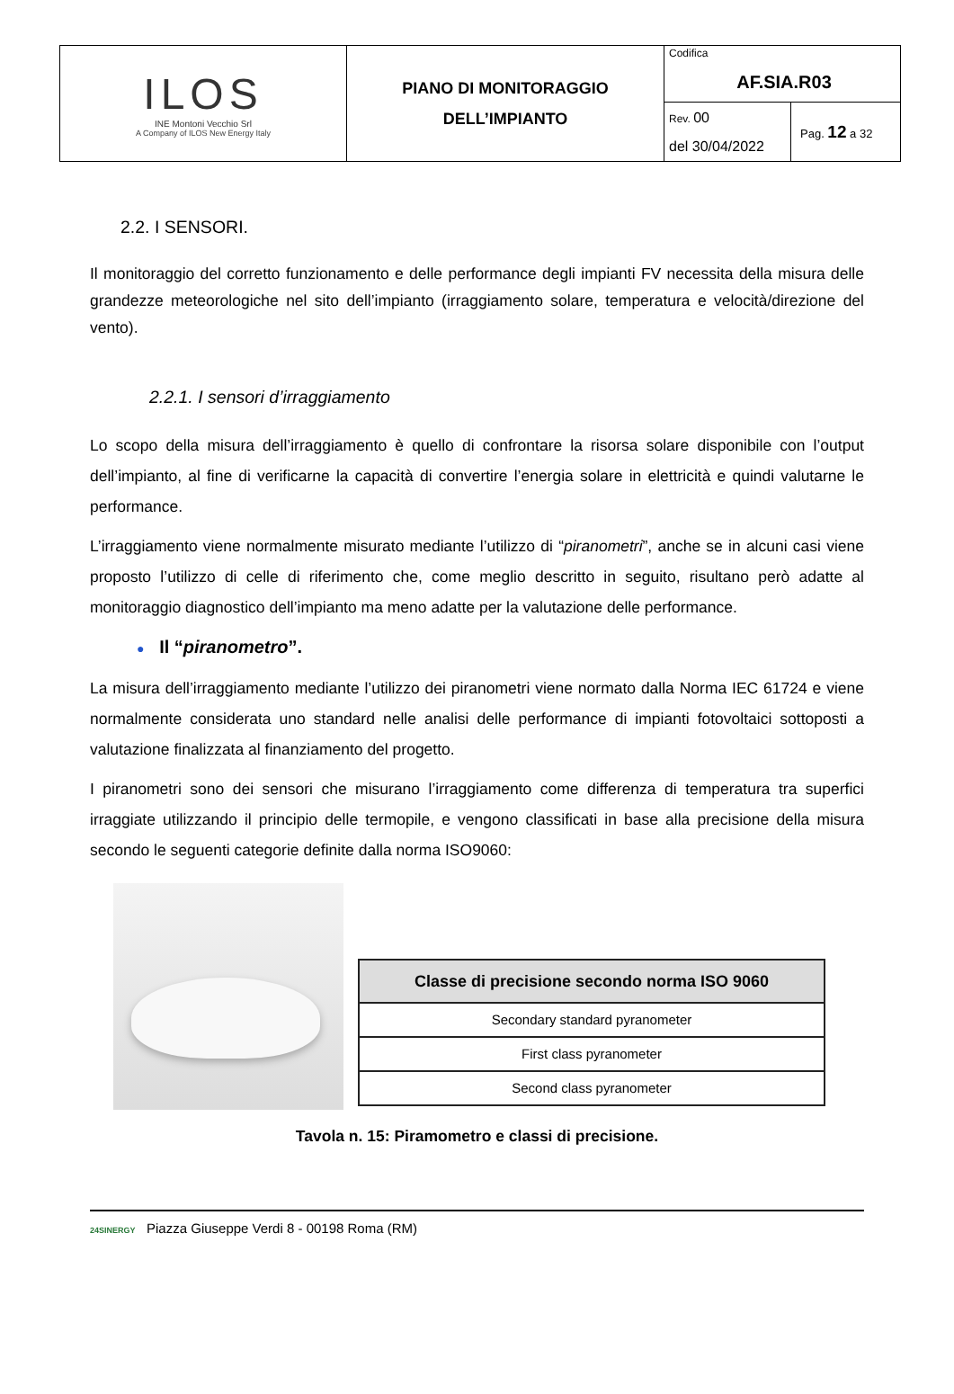| ILOS INE Montoni Vecchio Srl A Company of ILOS New Energy Italy | PIANO DI MONITORAGGIO DELL’IMPIANTO | Codifica AF.SIA.R03 | |
| | | Rev. 00 del 30/04/2022 | Pag. 12 a 32 |
2.2. I SENSORI.
Il monitoraggio del corretto funzionamento e delle performance degli impianti FV necessita della misura delle grandezze meteorologiche nel sito dell’impianto (irraggiamento solare, temperatura e velocità/direzione del vento).
2.2.1. I sensori d’irraggiamento
Lo scopo della misura dell’irraggiamento è quello di confrontare la risorsa solare disponibile con l’output dell’impianto, al fine di verificarne la capacità di convertire l’energia solare in elettricità e quindi valutarne le performance.
L’irraggiamento viene normalmente misurato mediante l’utilizzo di “piranometri”, anche se in alcuni casi viene proposto l’utilizzo di celle di riferimento che, come meglio descritto in seguito, risultano però adatte al monitoraggio diagnostico dell’impianto ma meno adatte per la valutazione delle performance.
● Il “piranometro”.
La misura dell’irraggiamento mediante l’utilizzo dei piranometri viene normato dalla Norma IEC 61724 e viene normalmente considerata uno standard nelle analisi delle performance di impianti fotovoltaici sottoposti a valutazione finalizzata al finanziamento del progetto.
I piranometri sono dei sensori che misurano l’irraggiamento come differenza di temperatura tra superfici irraggiate utilizzando il principio delle termopile, e vengono classificati in base alla precisione della misura secondo le seguenti categorie definite dalla norma ISO9060:
| Classe di precisione secondo norma ISO 9060 |
| --- |
| Secondary standard pyranometer |
| First class pyranometer |
| Second class pyranometer |
Tavola n. 15: Piramometro e classi di precisione.
24SINERGY Piazza Giuseppe Verdi 8 - 00198 Roma (RM)